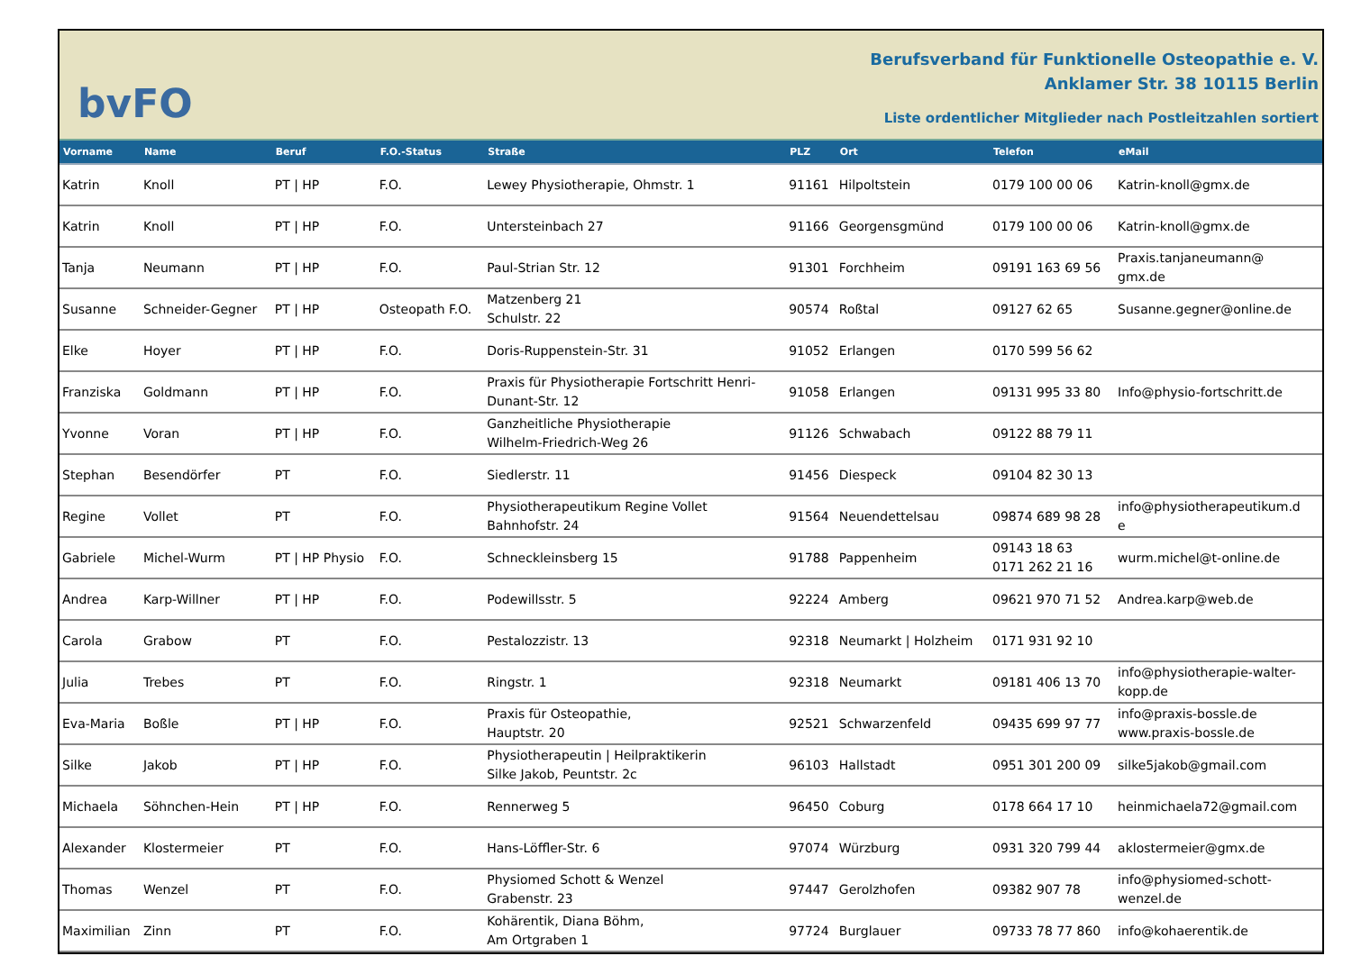bvFO
Berufsverband für Funktionelle Osteopathie e. V.
Anklamer Str. 38 10115 Berlin
Liste ordentlicher Mitglieder nach Postleitzahlen sortiert
| Vorname | Name | Beruf | F.O.-Status | Straße | PLZ | Ort | Telefon | eMail |
| --- | --- | --- | --- | --- | --- | --- | --- | --- |
| Katrin | Knoll | PT / HP | F.O. | Lewey Physiotherapie, Ohmstr. 1 | 91161 | Hilpoltstein | 0179 100 00 06 | Katrin-knoll@gmx.de |
| Katrin | Knoll | PT / HP | F.O. | Untersteinbach 27 | 91166 | Georgensgmünd | 0179 100 00 06 | Katrin-knoll@gmx.de |
| Tanja | Neumann | PT / HP | F.O. | Paul-Strian Str. 12 | 91301 | Forchheim | 09191 163 69 56 | Praxis.tanjaneumann@ gmx.de |
| Susanne | Schneider-Gegner | PT / HP | Osteopath F.O. | Matzenberg 21 Schulstr. 22 | 90574 | Roßtal | 09127 62 65 | Susanne.gegner@online.de |
| Elke | Hoyer | PT / HP | F.O. | Doris-Ruppenstein-Str. 31 | 91052 | Erlangen | 0170 599 56 62 | |
| Franziska | Goldmann | PT / HP | F.O. | Praxis für Physiotherapie Fortschritt Henri- Dunant-Str. 12 | 91058 | Erlangen | 09131 995 33 80 | Info@physio-fortschritt.de |
| Yvonne | Voran | PT / HP | F.O. | Ganzheitliche Physiotherapie Wilhelm-Friedrich-Weg 26 | 91126 | Schwabach | 09122 88 79 11 | |
| Stephan | Besendörfer | PT | F.O. | Siedlerstr. 11 | 91456 | Diespeck | 09104 82 30 13 | |
| Regine | Vollet | PT | F.O. | Physiotherapeutikum Regine Vollet Bahnhofstr. 24 | 91564 | Neuendettelsau | 09874 689 98 28 | info@physiotherapeutikum.d e |
| Gabriele | Michel-Wurm | PT / HP Physio | F.O. | Schneckleinsberg 15 | 91788 | Pappenheim | 09143 18 63 0171 262 21 16 | wurm.michel@t-online.de |
| Andrea | Karp-Willner | PT / HP | F.O. | Podewillsstr. 5 | 92224 | Amberg | 09621 970 71 52 | Andrea.karp@web.de |
| Carola | Grabow | PT | F.O. | Pestalozzistr. 13 | 92318 | Neumarkt / Holzheim | 0171 931 92 10 | |
| Julia | Trebes | PT | F.O. | Ringstr. 1 | 92318 | Neumarkt | 09181 406 13 70 | info@physiotherapie-walter- kopp.de |
| Eva-Maria | Boßle | PT / HP | F.O. | Praxis für Osteopathie, Hauptstr. 20 | 92521 | Schwarzenfeld | 09435 699 97 77 | info@praxis-bossle.de www.praxis-bossle.de |
| Silke | Jakob | PT / HP | F.O. | Physiotherapeutin / Heilpraktikerin Silke Jakob, Peuntstr. 2c | 96103 | Hallstadt | 0951 301 200 09 | silke5jakob@gmail.com |
| Michaela | Söhnchen-Hein | PT / HP | F.O. | Rennerweg 5 | 96450 | Coburg | 0178 664 17 10 | heinmichaela72@gmail.com |
| Alexander | Klostermeier | PT | F.O. | Hans-Löffler-Str. 6 | 97074 | Würzburg | 0931 320 799 44 | aklostermeier@gmx.de |
| Thomas | Wenzel | PT | F.O. | Physiomed Schott & Wenzel Grabenstr. 23 | 97447 | Gerolzhofen | 09382 907 78 | info@physiomed-schott- wenzel.de |
| Maximilian | Zinn | PT | F.O. | Kohärentik, Diana Böhm, Am Ortgraben 1 | 97724 | Burglauer | 09733 78 77 860 | info@kohaerentik.de |